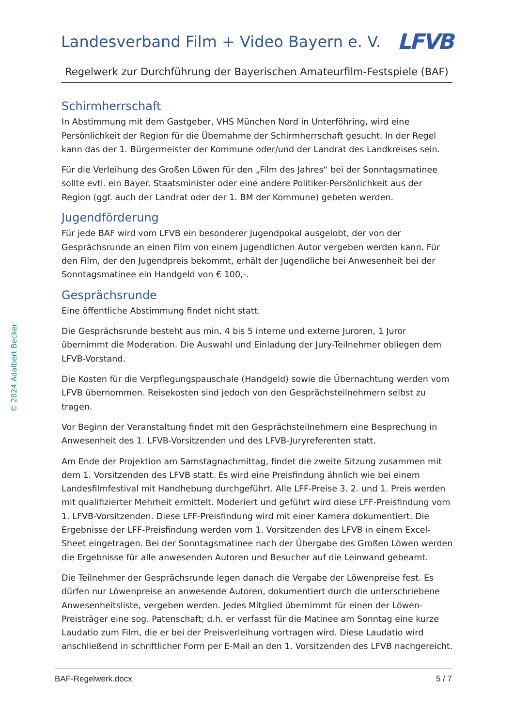Landesverband Film + Video Bayern e. V. LFVB
Regelwerk zur Durchführung der Bayerischen Amateurfilm-Festspiele (BAF)
© 2024 Adalbert Becker
Schirmherrschaft
In Abstimmung mit dem Gastgeber, VHS München Nord in Unterföhring, wird eine Persönlichkeit der Region für die Übernahme der Schirmherrschaft gesucht. In der Regel kann das der 1. Bürgermeister der Kommune oder/und der Landrat des Landkreises sein.
Für die Verleihung des Großen Löwen für den „Film des Jahres“ bei der Sonntagsmatinee sollte evtl. ein Bayer. Staatsminister oder eine andere Politiker-Persönlichkeit aus der Region (ggf. auch der Landrat oder der 1. BM der Kommune) gebeten werden.
Jugendförderung
Für jede BAF wird vom LFVB ein besonderer Jugendpokal ausgelobt, der von der Gesprächsrunde an einen Film von einem jugendlichen Autor vergeben werden kann. Für den Film, der den Jugendpreis bekommt, erhält der Jugendliche bei Anwesenheit bei der Sonntagsmatinee ein Handgeld von € 100,-.
Gesprächsrunde
Eine öffentliche Abstimmung findet nicht statt.
Die Gesprächsrunde besteht aus min. 4 bis 5 interne und externe Juroren, 1 Juror übernimmt die Moderation. Die Auswahl und Einladung der Jury-Teilnehmer obliegen dem LFVB-Vorstand.
Die Kosten für die Verpflegungspauschale (Handgeld) sowie die Übernachtung werden vom LFVB übernommen. Reisekosten sind jedoch von den Gesprächsteilnehmern selbst zu tragen.
Vor Beginn der Veranstaltung findet mit den Gesprächsteilnehmern eine Besprechung in Anwesenheit des 1. LFVB-Vorsitzenden und des LFVB-Juryreferenten statt.
Am Ende der Projektion am Samstagnachmittag, findet die zweite Sitzung zusammen mit dem 1. Vorsitzenden des LFVB statt. Es wird eine Preisfindung ähnlich wie bei einem Landesfilmfestival mit Handhebung durchgeführt. Alle LFF-Preise 3. 2. und 1. Preis werden mit qualifizierter Mehrheit ermittelt. Moderiert und geführt wird diese LFF-Preisfindung vom 1. LFVB-Vorsitzenden. Diese LFF-Preisfindung wird mit einer Kamera dokumentiert. Die Ergebnisse der LFF-Preisfindung werden vom 1. Vorsitzenden des LFVB in einem Excel-Sheet eingetragen. Bei der Sonntagsmatinee nach der Übergabe des Großen Löwen werden die Ergebnisse für alle anwesenden Autoren und Besucher auf die Leinwand gebeamt.
Die Teilnehmer der Gesprächsrunde legen danach die Vergabe der Löwenpreise fest. Es dürfen nur Löwenpreise an anwesende Autoren, dokumentiert durch die unterschriebene Anwesenheitsliste, vergeben werden. Jedes Mitglied übernimmt für einen der Löwen-Preisträger eine sog. Patenschaft; d.h. er verfasst für die Matinee am Sonntag eine kurze Laudatio zum Film, die er bei der Preisverleihung vortragen wird. Diese Laudatio wird anschließend in schriftlicher Form per E-Mail an den 1. Vorsitzenden des LFVB nachgereicht.
BAF-Regelwerk.docx 5 / 7